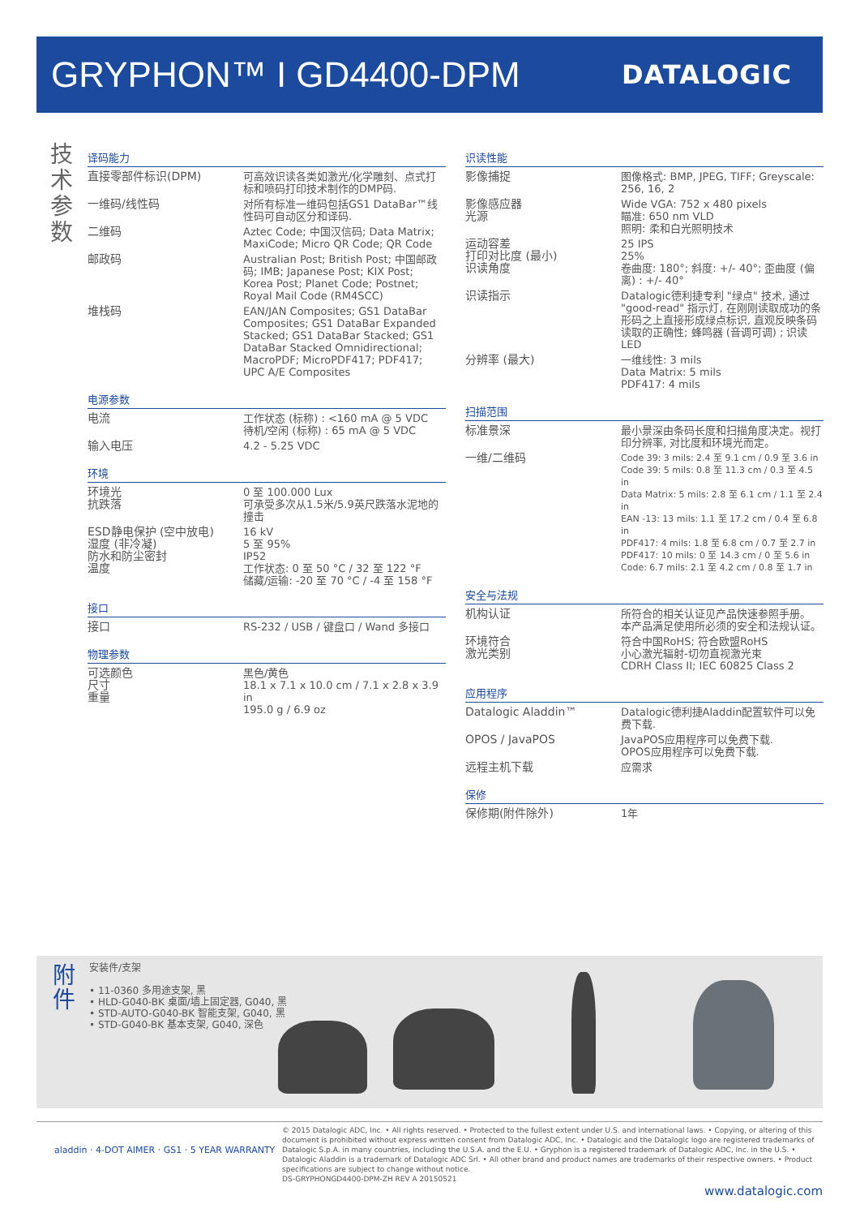GRYPHON™ I GD4400-DPM
DATALOGIC
技术参数
译码能力
| 直接零部件标识(DPM) | 可高效识读各类如激光/化学雕刻、点式打标和喷码打印技术制作的DMP码. |
| 一维码/线性码 | 对所有标准一维码包括GS1 DataBar™线性码可自动区分和译码. |
| 二维码 | Aztec Code; 中国汉信码; Data Matrix; MaxiCode; Micro QR Code; QR Code |
| 邮政码 | Australian Post; British Post; 中国邮政码; IMB; Japanese Post; KIX Post; Korea Post; Planet Code; Postnet; Royal Mail Code (RM4SCC) |
| 堆栈码 | EAN/JAN Composites; GS1 DataBar Composites; GS1 DataBar Expanded Stacked; GS1 DataBar Stacked; GS1 DataBar Stacked Omnidirectional; MacroPDF; MicroPDF417; PDF417; UPC A/E Composites |
电源参数
| 电流 | 工作状态 (标称) : <160 mA @ 5 VDC 待机/空闲 (标称) : 65 mA @ 5 VDC |
| 输入电压 | 4.2 - 5.25 VDC |
环境
| 环境光 抗跌落 | 0 至 100.000 Lux 可承受多次从1.5米/5.9英尺跌落水泥地的撞击 |
| ESD静电保护 (空中放电) 湿度 (非冷凝) 防水和防尘密封 温度 | 16 kV 5 至 95% IP52 工作状态: 0 至 50 °C / 32 至 122 °F 储藏/运输: -20 至 70 °C / -4 至 158 °F |
接口
| 接口 | RS-232 / USB / 键盘口 / Wand 多接口 |
物理参数
| 可选颜色 尺寸 重量 | 黑色/黄色 18.1 x 7.1 x 10.0 cm / 7.1 x 2.8 x 3.9 in 195.0 g / 6.9 oz |
识读性能
| 影像捕捉 | 图像格式: BMP, JPEG, TIFF; Greyscale: 256, 16, 2 |
| 影像感应器 光源 | Wide VGA: 752 x 480 pixels 瞄准: 650 nm VLD 照明: 柔和白光照明技术 |
| 运动容差 打印对比度 (最小) 识读角度 | 25 IPS 25% 卷曲度: 180°; 斜度: +/- 40°; 歪曲度 (偏离) : +/- 40° |
| 识读指示 | Datalogic德利捷专利 "绿点" 技术, 通过 "good-read" 指示灯, 在刚刚读取成功的条形码之上直接形成绿点标识, 直观反映条码读取的正确性; 蜂鸣器 (音调可调) ; 识读LED |
| 分辨率 (最大) | 一维线性: 3 mils Data Matrix: 5 mils PDF417: 4 mils |
扫描范围
| 标准景深 | 最小景深由条码长度和扫描角度决定。视打印分辨率, 对比度和环境光而定。 |
| 一维/二维码 | Code 39: 3 mils: 2.4 至 9.1 cm / 0.9 至 3.6 in Code 39: 5 mils: 0.8 至 11.3 cm / 0.3 至 4.5 in Data Matrix: 5 mils: 2.8 至 6.1 cm / 1.1 至 2.4 in EAN -13: 13 mils: 1.1 至 17.2 cm / 0.4 至 6.8 in PDF417: 4 mils: 1.8 至 6.8 cm / 0.7 至 2.7 in PDF417: 10 mils: 0 至 14.3 cm / 0 至 5.6 in Code: 6.7 mils: 2.1 至 4.2 cm / 0.8 至 1.7 in |
安全与法规
| 机构认证 | 所符合的相关认证见产品快速参照手册。 本产品满足使用所必须的安全和法规认证。 |
| 环境符合 激光类别 | 符合中国RoHS; 符合欧盟RoHS 小心激光辐射-切勿直视激光束 CDRH Class II; IEC 60825 Class 2 |
应用程序
| Datalogic Aladdin™ | Datalogic德利捷Aladdin配置软件可以免费下载. |
| OPOS / JavaPOS | JavaPOS应用程序可以免费下载. OPOS应用程序可以免费下载. |
| 远程主机下载 | 应需求 |
保修
| 保修期(附件除外) | 1年 |
附件
安装件/支架
• 11-0360 多用途支架, 黑
• HLD-G040-BK 桌面/墙上固定器, G040, 黑
• STD-AUTO-G040-BK 智能支架, G040, 黑
• STD-G040-BK 基本支架, G040, 深色
aladdin · 4-DOT AIMER · GS1 · 5 YEAR WARRANTY
© 2015 Datalogic ADC, Inc. • All rights reserved. • Protected to the fullest extent under U.S. and international laws. • Copying, or altering of this document is prohibited without express written consent from Datalogic ADC, Inc. • Datalogic and the Datalogic logo are registered trademarks of Datalogic S.p.A. in many countries, including the U.S.A. and the E.U. • Gryphon is a registered trademark of Datalogic ADC, Inc. in the U.S. • Datalogic Aladdin is a trademark of Datalogic ADC Srl. • All other brand and product names are trademarks of their respective owners. • Product specifications are subject to change without notice.
DS-GRYPHONGD4400-DPM-ZH REV A 20150521
www.datalogic.com